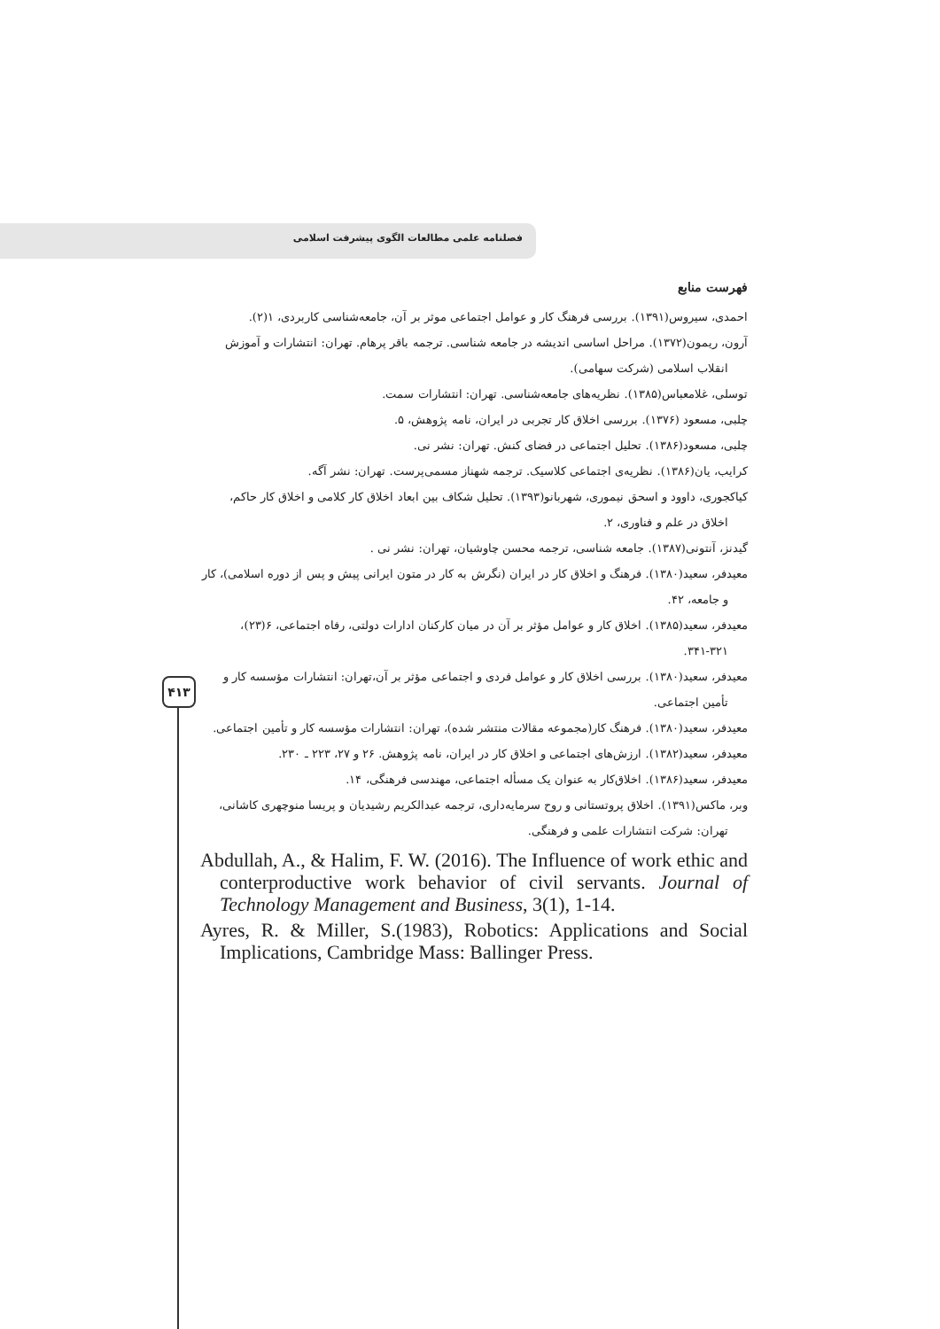فصلنامه علمی مطالعات الگوی پیشرفت اسلامی
فهرست منابع
احمدی، سیروس(۱۳۹۱). بررسی فرهنگ کار و عوامل اجتماعی موثر بر آن، جامعه‌شناسی کاربردی، ۱(۲).
آرون، ریمون(۱۳۷۲). مراحل اساسی اندیشه در جامعه شناسی. ترجمه باقر پرهام. تهران: انتشارات و آموزش انقلاب اسلامی (شرکت سهامی).
توسلی، غلامعباس(۱۳۸۵). نظریه‌های جامعه‌شناسی. تهران: انتشارات سمت.
چلبی، مسعود (۱۳۷۶). بررسی اخلاق کار تجربی در ایران، نامه پژوهش، ۵.
چلبی، مسعود(۱۳۸۶). تحلیل اجتماعی در فضای کنش. تهران: نشر نی.
کرایب، یان(۱۳۸۶). نظریه‌ی اجتماعی کلاسیک. ترجمه شهناز مسمی‌پرست. تهران: نشر آگه.
کیاکجوری، داوود و اسحق نیموری، شهربانو(۱۳۹۳). تحلیل شکاف بین ابعاد اخلاق کار کلامی و اخلاق کار حاکم، اخلاق در علم و فناوری، ۲.
گیدنز، آنتونی(۱۳۸۷). جامعه شناسی، ترجمه محسن چاوشیان، تهران: نشر نی .
معیدفر، سعید(۱۳۸۰). فرهنگ و اخلاق کار در ایران (نگرش به کار در متون ایرانی پیش و پس از دوره اسلامی)، کار و جامعه، ۴۲.
معیدفر، سعید(۱۳۸۵). اخلاق کار و عوامل مؤثر بر آن در میان کارکنان ادارات دولتی، رفاه اجتماعی، ۶(۲۳)، ۳۲۱-۳۴۱.
معیدفر، سعید(۱۳۸۰). بررسی اخلاق کار و عوامل فردی و اجتماعی مؤثر بر آن،تهران: انتشارات مؤسسه کار و تأمین اجتماعی.
معیدفر، سعید(۱۳۸۰). فرهنگ کار(مجموعه مقالات منتشر شده)، تهران: انتشارات مؤسسه کار و تأمین اجتماعی.
معیدفر، سعید(۱۳۸۲). ارزش‌های اجتماعی و اخلاق کار در ایران، نامه پژوهش. ۲۶ و ۲۷، ۲۲۳ ـ ۲۳۰.
معیدفر، سعید(۱۳۸۶). اخلاق‌کار به عنوان یک مسأله اجتماعی، مهندسی فرهنگی، ۱۴.
وبر، ماکس(۱۳۹۱). اخلاق پروتستانی و روح سرمایه‌داری، ترجمه عبدالکریم رشیدیان و پریسا منوچهری کاشانی، تهران: شرکت انتشارات علمی و فرهنگی.
Abdullah, A., & Halim, F. W. (2016). The Influence of work ethic and conterproductive work behavior of civil servants. Journal of Technology Management and Business, 3(1), 1-14.
Ayres, R. & Miller, S.(1983), Robotics: Applications and Social Implications, Cambridge Mass: Ballinger Press.
۴۱۳